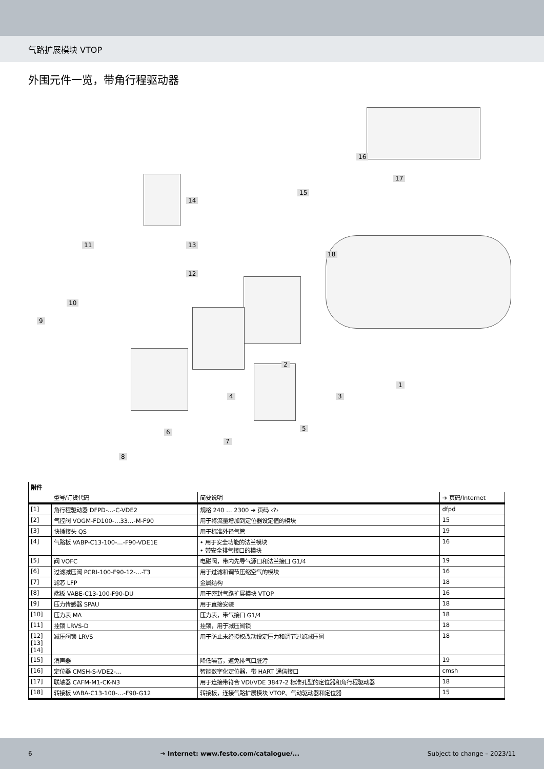气路扩展模块 VTOP
外围元件一览，带角行程驱动器
16
17
15
14
11
18
13
12
10
9
2
1
4 3
5
6
7
8
| 附件 | | | |
| --- | --- | --- | --- |
| | 型号/订货代码 | 简要说明 | ➔ 页码/Internet |
| [1] | 角行程驱动器 DFPD-...-C-VDE2 | 规格 240 … 2300 ➔ 页码 ‹?› | dfpd |
| [2] | 气控阀 VOGM-FD100-…33…-M-F90 | 用于将流量增加到定位器设定值的模块 | 15 |
| [3] | 快插接头 QS | 用于标准外径气管 | 19 |
| [4] | 气路板 VABP-C13-100-…-F90-VDE1E | • 用于安全功能的法兰模块 • 带安全排气接口的模块 | 16 |
| [5] | 阀 VOFC | 电磁阀，带内先导气源口和法兰接口 G1/4 | 19 |
| [6] | 过滤减压阀 PCRI-100-F90-12-…-T3 | 用于过滤和调节压缩空气的模块 | 16 |
| [7] | 滤芯 LFP | 金属结构 | 18 |
| [8] | 端板 VABE-C13-100-F90-DU | 用于密封气路扩展模块 VTOP | 16 |
| [9] | 压力传感器 SPAU | 用于直接安装 | 18 |
| [10] | 压力表 MA | 压力表，带气接口 G1/4 | 18 |
| [11] | 挂锁 LRVS-D | 挂锁，用于减压阀锁 | 18 |
| [12] [13] [14] | 减压阀锁 LRVS | 用于防止未经授权改动设定压力和调节过滤减压阀 | 18 |
| [15] | 消声器 | 降低噪音，避免排气口脏污 | 19 |
| [16] | 定位器 CMSH-S-VDE2-… | 智能数字化定位器，带 HART 通信接口 | cmsh |
| [17] | 联轴器 CAFM-M1-CK-N3 | 用于连接带符合 VDI/VDE 3847-2 标准孔型的定位器和角行程驱动器 | 18 |
| [18] | 转接板 VABA-C13-100-…-F90-G12 | 转接板，连接气路扩展模块 VTOP、气动驱动器和定位器 | 15 |
6 ➔ Internet: www.festo.com/catalogue/... Subject to change – 2023/11